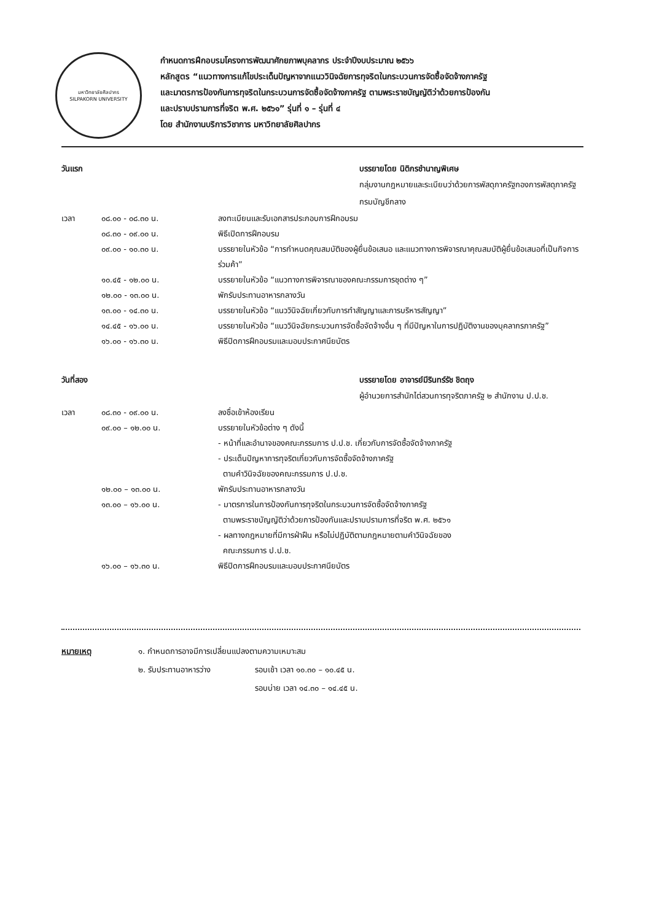มหาวิทยาลัยศิลปากร
SILPAKORN UNIVERSITY
กำหนดการฝึกอบรมโครงการพัฒนาศักยภาพบุคลากร ประจำปีงบประมาณ ๒๕๖๖
หลักสูตร “แนวทางการแก้ไขประเด็นปัญหาจากแนววินิจฉัยการทุจริตในกระบวนการจัดซื้อจัดจ้างภาครัฐ
และมาตรการป้องกันการทุจริตในกระบวนการจัดซื้อจัดจ้างภาครัฐ ตามพระราชบัญญัติว่าด้วยการป้องกัน
และปราบปรามการที่จริต พ.ศ. ๒๕๖๑” รุ่นที่ ๑ – รุ่นที่ ๔
โดย สำนักงานบริการวิชาการ มหาวิทยาลัยศิลปากร
วันแรก บรรยายโดย นิติกรชำนาญพิเศษ
กลุ่มงานกฎหมายและระเบียบว่าด้วยการพัสดุภาครัฐกองการพัสดุภาครัฐ
กรมบัญชีกลาง
เวลา ๐๘.๐๐ - ๐๘.๓๐ น. ลงทะเบียนและรับเอกสารประกอบการฝึกอบรม
๐๘.๓๐ - ๐๙.๐๐ น. พิธีเปิดการฝึกอบรม
๐๙.๐๐ - ๑๐.๓๐ น. บรรยายในหัวข้อ “การกำหนดคุณสมบัติของผู้ยื่นข้อเสนอ และแนวทางการพิจารณาคุณสมบัติผู้ยื่นข้อเสนอที่เป็นกิจการร่วมค้า”
๑๐.๔๕ - ๑๒.๐๐ น. บรรยายในหัวข้อ “แนวทางการพิจารณาของคณะกรรมการชุดต่าง ๆ”
๑๒.๐๐ - ๑๓.๐๐ น. พักรับประทานอาหารกลางวัน
๑๓.๐๐ - ๑๔.๓๐ น. บรรยายในหัวข้อ “แนววินิจฉัยเกี่ยวกับการทำสัญญาและการบริหารสัญญา”
๑๔.๔๕ - ๑๖.๐๐ น. บรรยายในหัวข้อ “แนววินิจฉัยกระบวนการจัดซื้อจัดจ้างอื่น ๆ ที่มีปัญหาในการปฏิบัติงานของบุคลากรภาครัฐ”
๑๖.๐๐ - ๑๖.๓๐ น. พิธีปิดการฝึกอบรมและมอบประกาศนียบัตร
วันที่สอง บรรยายโดย อาจารย์มีรินทร์รัช ชิตถุง
ผู้อำนวยการสำนักไต่สวนการทุจริตภาครัฐ ๒ สำนักงาน ป.ป.ช.
เวลา ๐๘.๓๐ - ๐๙.๐๐ น. ลงชื่อเข้าห้องเรียน
๐๙.๐๐ – ๑๒.๐๐ น. บรรยายในหัวข้อต่าง ๆ ดังนี้
- หน้าที่และอำนาจของคณะกรรมการ ป.ป.ช. เกี่ยวกับการจัดซื้อจัดจ้างภาครัฐ
- ประเด็นปัญหาการทุจริตเกี่ยวกับการจัดซื้อจัดจ้างภาครัฐ
ตามคำวินิจฉัยของคณะกรรมการ ป.ป.ช.
๑๒.๐๐ – ๑๓.๐๐ น. พักรับประทานอาหารกลางวัน
๑๓.๐๐ – ๑๖.๐๐ น. - มาตรการในการป้องกันการทุจริตในกระบวนการจัดซื้อจัดจ้างภาครัฐ
ตามพระราชบัญญัติว่าด้วยการป้องกันและปราบปรามการที่จริต พ.ศ. ๒๕๖๑
- ผลทางกฎหมายที่มีการฝ่าฝืน หรือไม่ปฏิบัติตามกฎหมายตามคำวินิจฉัยของ
คณะกรรมการ ป.ป.ช.
๑๖.๐๐ – ๑๖.๓๐ น. พิธีปิดการฝึกอบรมและมอบประกาศนียบัตร
หมายเหตุ ๑. กำหนดการอาจมีการเปลี่ยนแปลงตามความเหมาะสม
๒. รับประทานอาหารว่าง รอบเช้า เวลา ๑๐.๓๐ – ๑๐.๔๕ น.
รอบบ่าย เวลา ๑๔.๓๐ – ๑๔.๔๕ น.